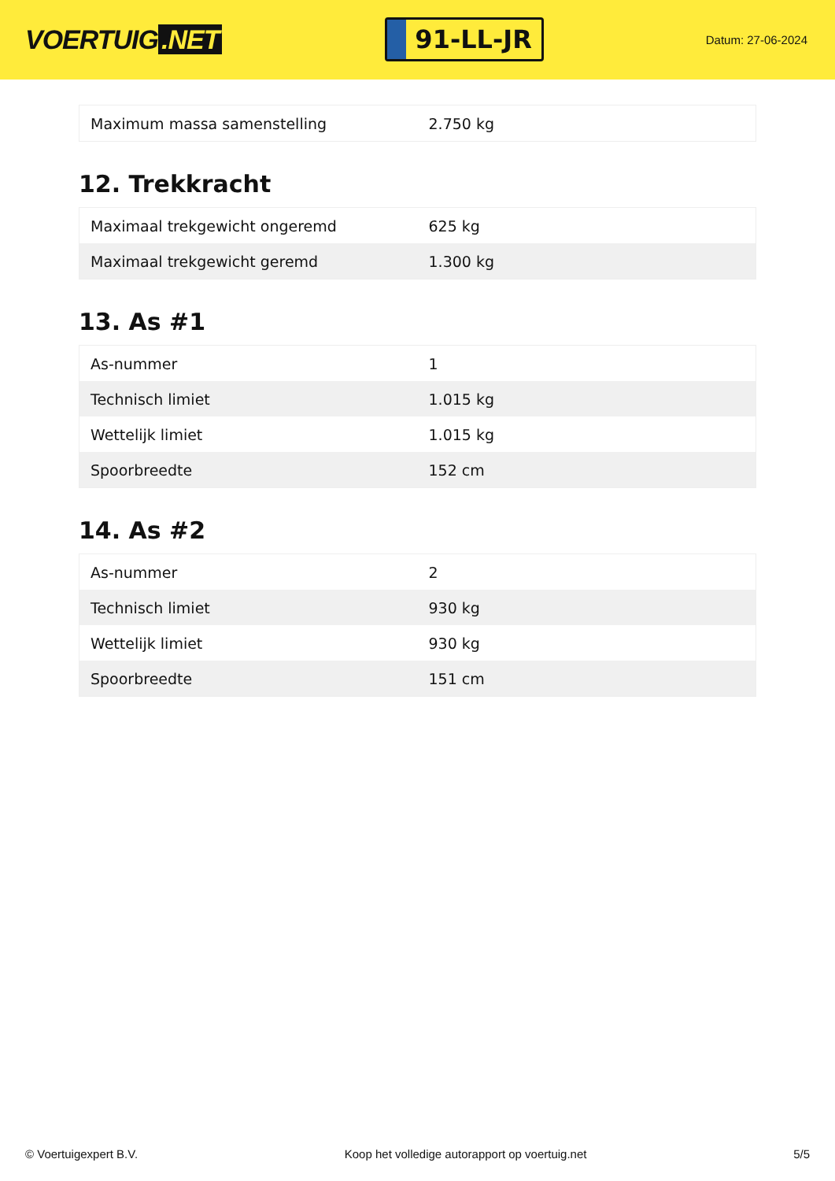VOERTUIG.NET
91-LL-JR
Datum: 27-06-2024
| Maximum massa samenstelling | 2.750 kg |
12. Trekkracht
| Maximaal trekgewicht ongeremd | 625 kg |
| Maximaal trekgewicht geremd | 1.300 kg |
13. As #1
| As-nummer | 1 |
| Technisch limiet | 1.015 kg |
| Wettelijk limiet | 1.015 kg |
| Spoorbreedte | 152 cm |
14. As #2
| As-nummer | 2 |
| Technisch limiet | 930 kg |
| Wettelijk limiet | 930 kg |
| Spoorbreedte | 151 cm |
© Voertuigexpert B.V. Koop het volledige autorapport op voertuig.net 5/5